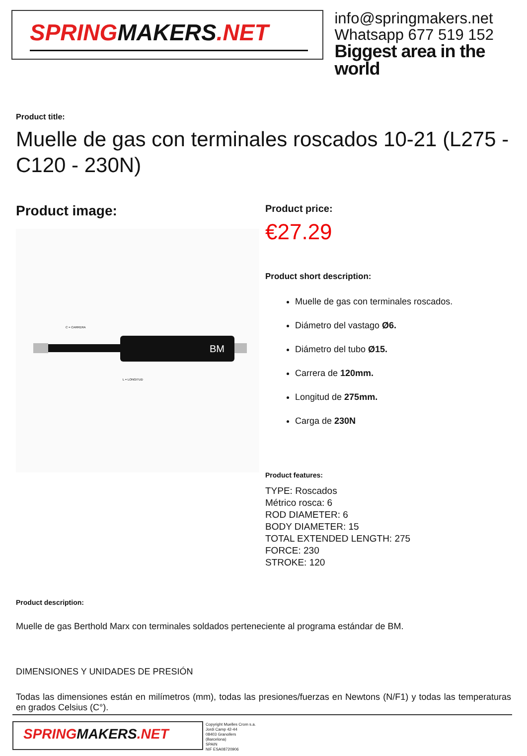SPRINGMAKERS.NET
info@springmakers.net
Whatsapp 677 519 152
Biggest area in the world
Product title:
Muelle de gas con terminales roscados 10-21 (L275 - C120 - 230N)
Product image:
BM
C = CARRERA
L = LONGITUD
Product price:
€27.29
Product short description:
Muelle de gas con terminales roscados.
Diámetro del vastago Ø6.
Diámetro del tubo Ø15.
Carrera de 120mm.
Longitud de 275mm.
Carga de 230N
Product features:
TYPE: Roscados
Métrico rosca: 6
ROD DIAMETER: 6
BODY DIAMETER: 15
TOTAL EXTENDED LENGTH: 275
FORCE: 230
STROKE: 120
Product description:
Muelle de gas Berthold Marx con terminales soldados perteneciente al programa estándar de BM.
DIMENSIONES Y UNIDADES DE PRESIÓN
Todas las dimensiones están en milímetros (mm), todas las presiones/fuerzas en Newtons (N/F1) y todas las temperaturas en grados Celsius (C°).
SPRINGMAKERS.NET
Copyright Muelles Crom s.a.
Jordi Camp 42-44
08403 Granollers
(Barcelona)
SPAIN
NIF ESA08720906